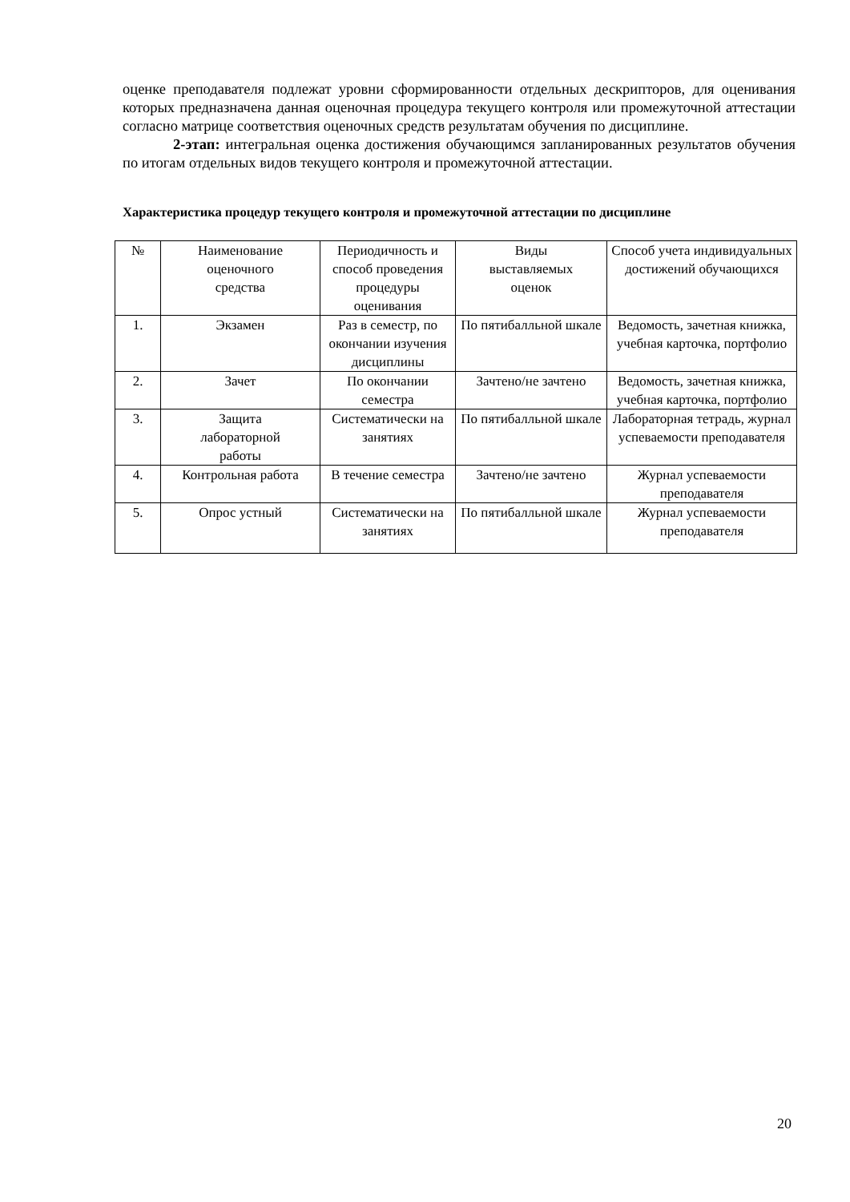оценке преподавателя подлежат уровни сформированности отдельных дескрипторов, для оценивания которых предназначена данная оценочная процедура текущего контроля или промежуточной аттестации согласно матрице соответствия оценочных средств результатам обучения по дисциплине.
2-этап: интегральная оценка достижения обучающимся запланированных результатов обучения по итогам отдельных видов текущего контроля и промежуточной аттестации.
Характеристика процедур текущего контроля и промежуточной аттестации по дисциплине
| № | Наименование оценочного средства | Периодичность и способ проведения процедуры оценивания | Виды выставляемых оценок | Способ учета индивидуальных достижений обучающихся |
| --- | --- | --- | --- | --- |
| 1. | Экзамен | Раз в семестр, по окончании изучения дисциплины | По пятибалльной шкале | Ведомость, зачетная книжка, учебная карточка, портфолио |
| 2. | Зачет | По окончании семестра | Зачтено/не зачтено | Ведомость, зачетная книжка, учебная карточка, портфолио |
| 3. | Защита лабораторной работы | Систематически на занятиях | По пятибалльной шкале | Лабораторная тетрадь, журнал успеваемости преподавателя |
| 4. | Контрольная работа | В течение семестра | Зачтено/не зачтено | Журнал успеваемости преподавателя |
| 5. | Опрос устный | Систематически на занятиях | По пятибалльной шкале | Журнал успеваемости преподавателя |
20